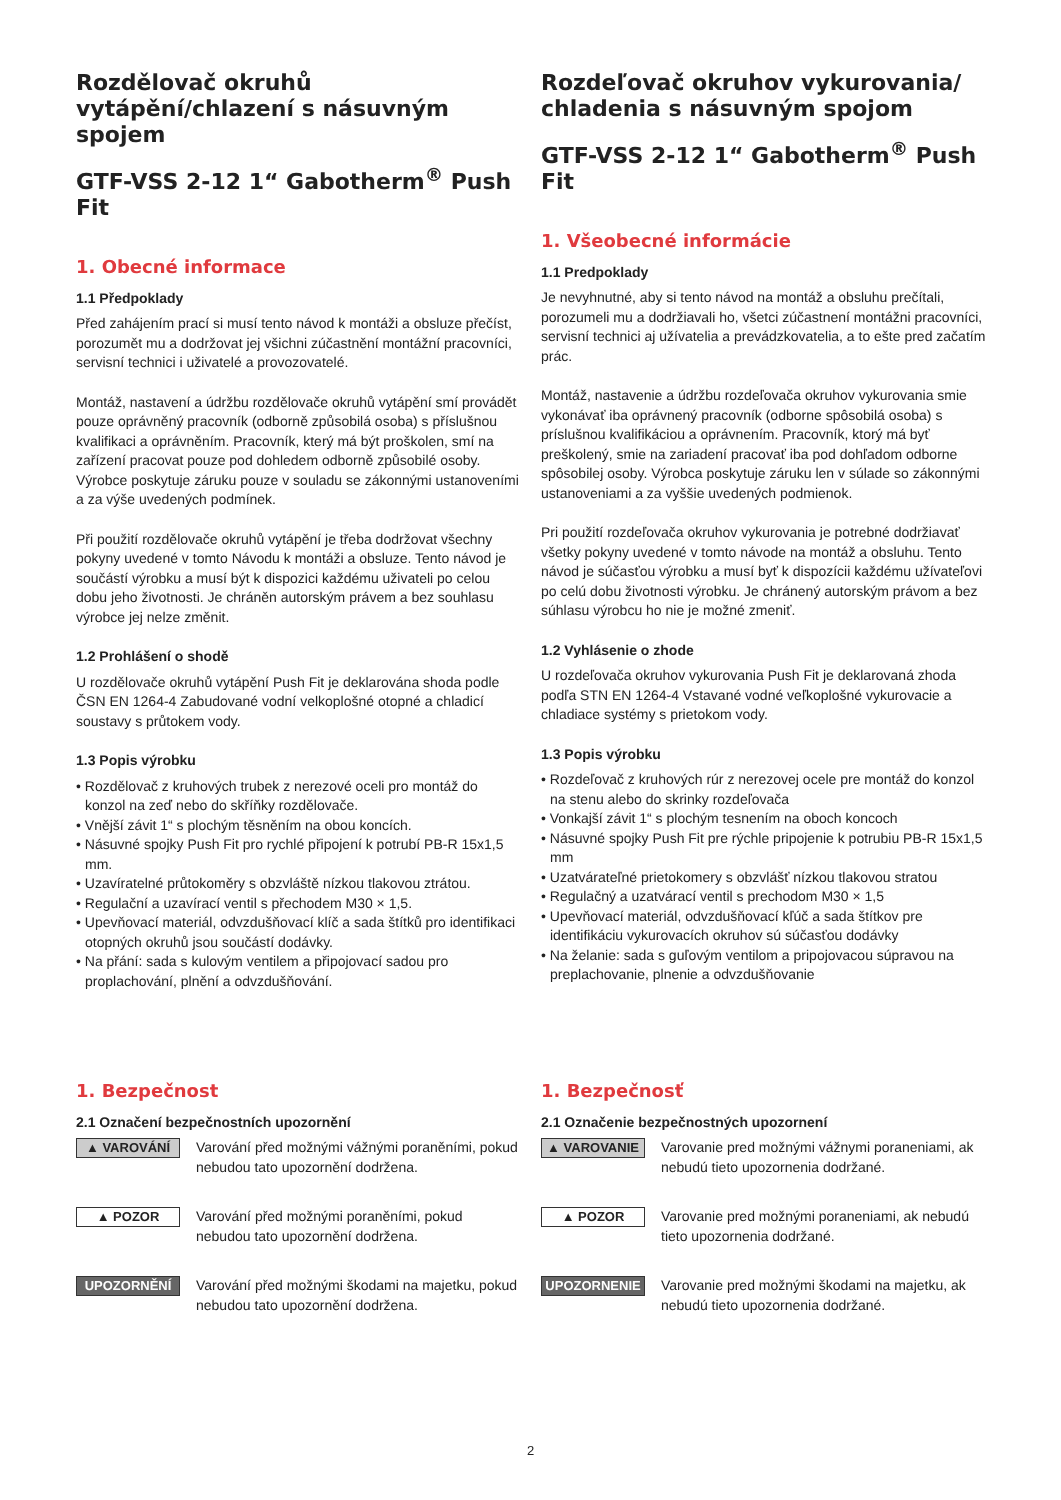Rozdělovač okruhů vytápění/chlazení s násuvným spojem
GTF-VSS 2-12 1“ Gabotherm<sup>®</sup> Push Fit
1. Obecné informace
1.1 Předpoklady
Před zahájením prací si musí tento návod k montáži a obsluze přečíst, porozumět mu a dodržovat jej všichni zúčastnění montážní pracovníci, servisní technici i uživatelé a provozovatelé.
Montáž, nastavení a údržbu rozdělovače okruhů vytápění smí provádět pouze oprávněný pracovník (odborně způsobilá osoba) s příslušnou kvalifikaci a oprávněním. Pracovník, který má být proškolen, smí na zařízení pracovat pouze pod dohledem odborně způsobilé osoby. Výrobce poskytuje záruku pouze v souladu se zákonnými ustanoveními a za výše uvedených podmínek.
Při použití rozdělovače okruhů vytápění je třeba dodržovat všechny pokyny uvedené v tomto Návodu k montáži a obsluze. Tento návod je součástí výrobku a musí být k dispozici každému uživateli po celou dobu jeho životnosti. Je chráněn autorským právem a bez souhlasu výrobce jej nelze změnit.
1.2 Prohlášení o shodě
U rozdělovače okruhů vytápění Push Fit je deklarována shoda podle ČSN EN 1264-4 Zabudované vodní velkoplošné otopné a chladicí soustavy s průtokem vody.
1.3 Popis výrobku
• Rozdělovač z kruhových trubek z nerezové oceli pro montáž do konzol na zeď nebo do skříňky rozdělovače.
• Vnější závit 1“ s plochým těsněním na obou koncích.
• Násuvné spojky Push Fit pro rychlé připojení k potrubí PB-R 15x1,5 mm.
• Uzavíratelné průtokoměry s obzvláště nízkou tlakovou ztrátou.
• Regulační a uzavírací ventil s přechodem M30 × 1,5.
• Upevňovací materiál, odvzdušňovací klíč a sada štítků pro identifikaci otopných okruhů jsou součástí dodávky.
• Na přání: sada s kulovým ventilem a připojovací sadou pro proplachování, plnění a odvzdušňování.
Rozdeľovač okruhov vykurovania/ chladenia s násuvným spojom
GTF-VSS 2-12 1“ Gabotherm<sup>®</sup> Push Fit
1. Všeobecné informácie
1.1 Predpoklady
Je nevyhnutné, aby si tento návod na montáž a obsluhu prečítali, porozumeli mu a dodržiavali ho, všetci zúčastnení montážni pracovníci, servisní technici aj užívatelia a prevádzkovatelia, a to ešte pred začatím prác.
Montáž, nastavenie a údržbu rozdeľovača okruhov vykurovania smie vykonávať iba oprávnený pracovník (odborne spôsobilá osoba) s príslušnou kvalifikáciou a oprávnením. Pracovník, ktorý má byť preškolený, smie na zariadení pracovať iba pod dohľadom odborne spôsobilej osoby. Výrobca poskytuje záruku len v súlade so zákonnými ustanoveniami a za vyššie uvedených podmienok.
Pri použití rozdeľovača okruhov vykurovania je potrebné dodržiavať všetky pokyny uvedené v tomto návode na montáž a obsluhu. Tento návod je súčasťou výrobku a musí byť k dispozícii každému užívateľovi po celú dobu životnosti výrobku. Je chránený autorským právom a bez súhlasu výrobcu ho nie je možné zmeniť.
1.2 Vyhlásenie o zhode
U rozdeľovača okruhov vykurovania Push Fit je deklarovaná zhoda podľa STN EN 1264-4 Vstavané vodné veľkoplošné vykurovacie a chladiace systémy s prietokom vody.
1.3 Popis výrobku
• Rozdeľovač z kruhových rúr z nerezovej ocele pre montáž do konzol na stenu alebo do skrinky rozdeľovača
• Vonkajší závit 1“ s plochým tesnením na oboch koncoch
• Násuvné spojky Push Fit pre rýchle pripojenie k potrubiu PB-R 15x1,5 mm
• Uzatvárateľné prietokomery s obzvlášť nízkou tlakovou stratou
• Regulačný a uzatvárací ventil s prechodom M30 × 1,5
• Upevňovací materiál, odvzdušňovací kľúč a sada štítkov pre identifikáciu vykurovacích okruhov sú súčasťou dodávky
• Na želanie: sada s guľovým ventilom a pripojovacou súpravou na preplachovanie, plnenie a odvzdušňovanie
1. Bezpečnost
2.1 Označení bezpečnostních upozornění
▲ VAROVÁNÍ
Varování před možnými vážnými poraněními, pokud nebudou tato upozornění dodržena.
▲ POZOR
Varování před možnými poraněními, pokud nebudou tato upozornění dodržena.
UPOZORNĚNÍ
Varování před možnými škodami na majetku, pokud nebudou tato upozornění dodržena.
1. Bezpečnosť
2.1 Označenie bezpečnostných upozornení
▲ VAROVANIE
Varovanie pred možnými vážnymi poraneniami, ak nebudú tieto upozornenia dodržané.
▲ POZOR
Varovanie pred možnými poraneniami, ak nebudú tieto upozornenia dodržané.
UPOZORNENIE
Varovanie pred možnými škodami na majetku, ak nebudú tieto upozornenia dodržané.
2